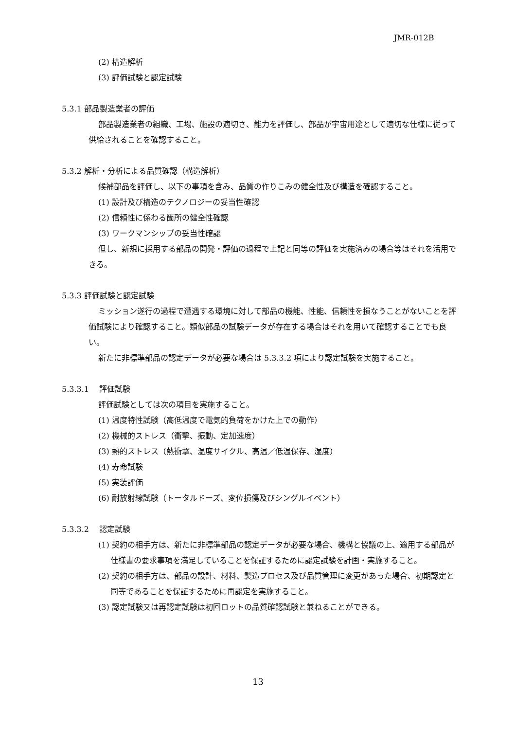JMR-012B
(2) 構造解析
(3) 評価試験と認定試験
5.3.1 部品製造業者の評価
部品製造業者の組織、工場、施設の適切さ、能力を評価し、部品が宇宙用途として適切な仕様に従って供給されることを確認すること。
5.3.2 解析・分析による品質確認（構造解析）
候補部品を評価し、以下の事項を含み、品質の作りこみの健全性及び構造を確認すること。
(1) 設計及び構造のテクノロジーの妥当性確認
(2) 信頼性に係わる箇所の健全性確認
(3) ワークマンシップの妥当性確認
但し、新規に採用する部品の開発・評価の過程で上記と同等の評価を実施済みの場合等はそれを活用できる。
5.3.3 評価試験と認定試験
ミッション遂行の過程で遭遇する環境に対して部品の機能、性能、信頼性を損なうことがないことを評価試験により確認すること。類似部品の試験データが存在する場合はそれを用いて確認することでも良い。
新たに非標準部品の認定データが必要な場合は 5.3.3.2 項により認定試験を実施すること。
5.3.3.1　 評価試験
評価試験としては次の項目を実施すること。
(1) 温度特性試験（高低温度で電気的負荷をかけた上での動作）
(2) 機械的ストレス（衝撃、振動、定加速度）
(3) 熱的ストレス（熱衝撃、温度サイクル、高温／低温保存、湿度）
(4) 寿命試験
(5) 実装評価
(6) 耐放射線試験（トータルドーズ、変位損傷及びシングルイベント）
5.3.3.2　 認定試験
(1) 契約の相手方は、新たに非標準部品の認定データが必要な場合、機構と協議の上、適用する部品が仕様書の要求事項を満足していることを保証するために認定試験を計画・実施すること。
(2) 契約の相手方は、部品の設計、材料、製造プロセス及び品質管理に変更があった場合、初期認定と同等であることを保証するために再認定を実施すること。
(3) 認定試験又は再認定試験は初回ロットの品質確認試験と兼ねることができる。
13